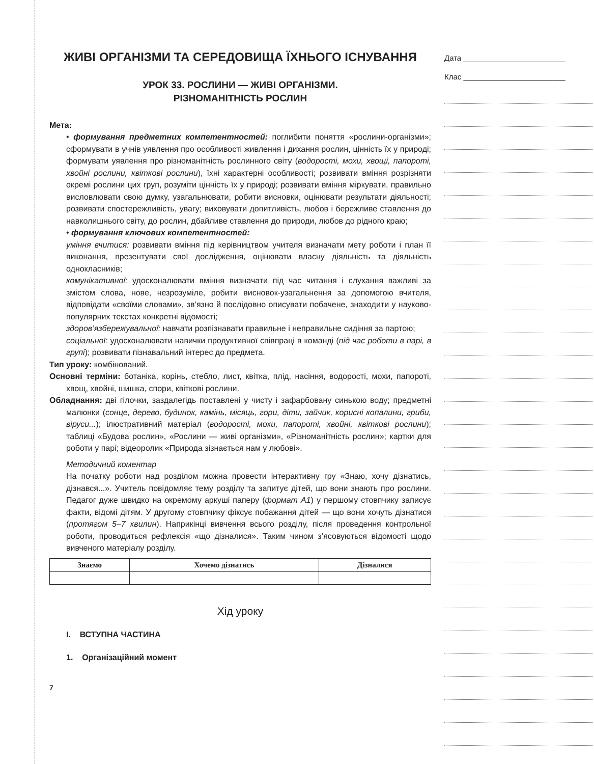ЖИВІ ОРГАНІЗМИ ТА СЕРЕДОВИЩА ЇХНЬОГО ІСНУВАННЯ
УРОК 33. РОСЛИНИ — ЖИВІ ОРГАНІЗМИ.
РІЗНОМАНІТНІСТЬ РОСЛИН
Мета:
• формування предметних компетентностей: поглибити поняття «рослини-організми»; сформувати в учнів уявлення про особливості живлення і дихання рослин, цінність їх у природі; формувати уявлення про різноманітність рослинного світу (водорості, мохи, хвощі, папороті, хвойні рослини, квіткові рослини), їхні характерні особливості; розвивати вміння розрізняти окремі рослини цих груп, розуміти цінність їх у природі; розвивати вміння міркувати, правильно висловлювати свою думку, узагальнювати, робити висновки, оцінювати результати діяльності; розвивати спостережливість, увагу; виховувати допитливість, любов і бережливе ставлення до навколишнього світу, до рослин, дбайливе ставлення до природи, любов до рідного краю;
• формування ключових компетентностей:
уміння вчитися: розвивати вміння під керівництвом учителя визначати мету роботи і план її виконання, презентувати свої дослідження, оцінювати власну діяльність та діяльність однокласників;
комунікативної: удосконалювати вміння визначати під час читання і слухання важливі за змістом слова, нове, незрозуміле, робити висновок-узагальнення за допомогою вчителя, відповідати «своїми словами», зв’язно й послідовно описувати побачене, знаходити у науково-популярних текстах конкретні відомості;
здоров’язбережувальної: навчати розпізнавати правильне і неправильне сидіння за партою;
соціальної: удосконалювати навички продуктивної співпраці в команді (під час роботи в парі, в групі); розвивати пізнавальний інтерес до предмета.
Тип уроку: комбінований.
Основні терміни: ботаніка, корінь, стебло, лист, квітка, плід, насіння, водорості, мохи, папороті, хвощ, хвойні, шишка, спори, квіткові рослини.
Обладнання: дві гілочки, заздалегідь поставлені у чисту і зафарбовану синькою воду; предметні малюнки (сонце, дерево, будинок, камінь, місяць, гори, діти, зайчик, корисні копалини, гриби, віруси...); ілюстративний матеріал (водорості, мохи, папороті, хвойні, квіткові рослини); таблиці «Будова рослин», «Рослини — живі організми», «Різноманітність рослин»; картки для роботи у парі; відеоролик «Природа зізнається нам у любові».
Методичний коментар
На початку роботи над розділом можна провести інтерактивну гру «Знаю, хочу дізнатись, дізнався...». Учитель повідомляє тему розділу та запитує дітей, що вони знають про рослини. Педагог дуже швидко на окремому аркуші паперу (формат А1) у першому стовпчику записує факти, відомі дітям. У другому стовпчику фіксує побажання дітей — що вони хочуть дізнатися (протягом 5–7 хвилин). Наприкінці вивчення всього розділу, після проведення контрольної роботи, проводиться рефлексія «що дізналися». Таким чином з’ясовуються відомості щодо вивченого матеріалу розділу.
| Знаємо | Хочемо дізнатись | Дізналися |
| --- | --- | --- |
Хід уроку
I. ВСТУПНА ЧАСТИНА
1. Організаційний момент
7
Дата ________________________
Клас ________________________